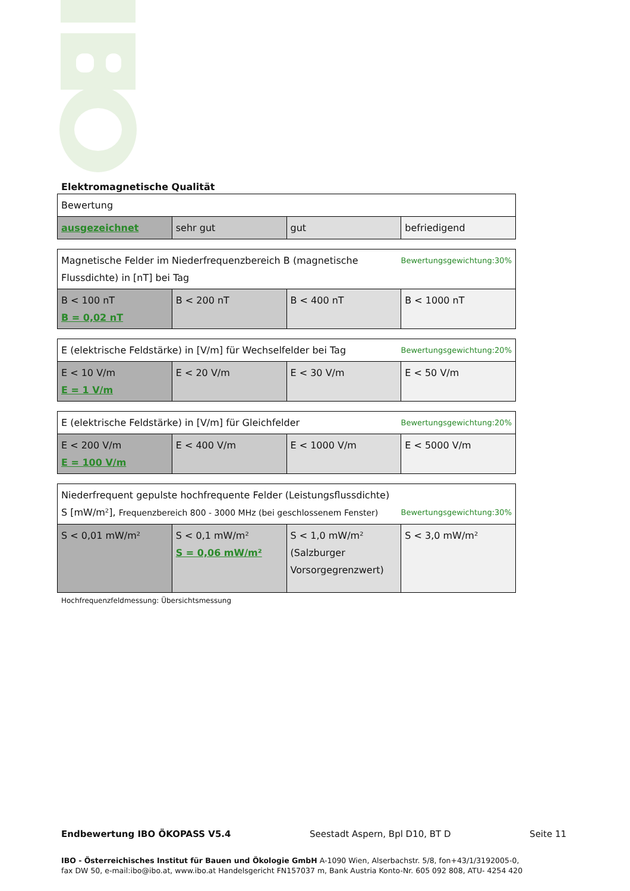Elektromagnetische Qualität
| Bewertung | | | |
| ausgezeichnet | sehr gut | gut | befriedigend |
| Bewertungsgewichtung:30% Magnetische Felder im Niederfrequenzbereich B (magnetische Flussdichte) in [nT] bei Tag | | | |
| B < 100 nT B = 0,02 nT | B < 200 nT | B < 400 nT | B < 1000 nT |
| Bewertungsgewichtung:20% E (elektrische Feldstärke) in [V/m] für Wechselfelder bei Tag | | | |
| E < 10 V/m E = 1 V/m | E < 20 V/m | E < 30 V/m | E < 50 V/m |
| Bewertungsgewichtung:20% E (elektrische Feldstärke) in [V/m] für Gleichfelder | | | |
| E < 200 V/m E = 100 V/m | E < 400 V/m | E < 1000 V/m | E < 5000 V/m |
| Niederfrequent gepulste hochfrequente Felder (Leistungsflussdichte) Bewertungsgewichtung:30% S [mW/m²], Frequenzbereich 800 - 3000 MHz (bei geschlossenem Fenster) | | | |
| S < 0,01 mW/m² | S < 0,1 mW/m² S = 0,06 mW/m² | S < 1,0 mW/m² (Salzburger Vorsorgegrenzwert) | S < 3,0 mW/m² |
Hochfrequenzfeldmessung: Übersichtsmessung
Endbewertung IBO ÖKOPASS V5.4 Seestadt Aspern, Bpl D10, BT D Seite 11
IBO - Österreichisches Institut für Bauen und Ökologie GmbH A-1090 Wien, Alserbachstr. 5/8, fon+43/1/3192005-0,
fax DW 50, e-mail:ibo@ibo.at, www.ibo.at Handelsgericht FN157037 m, Bank Austria Konto-Nr. 605 092 808, ATU- 4254 420